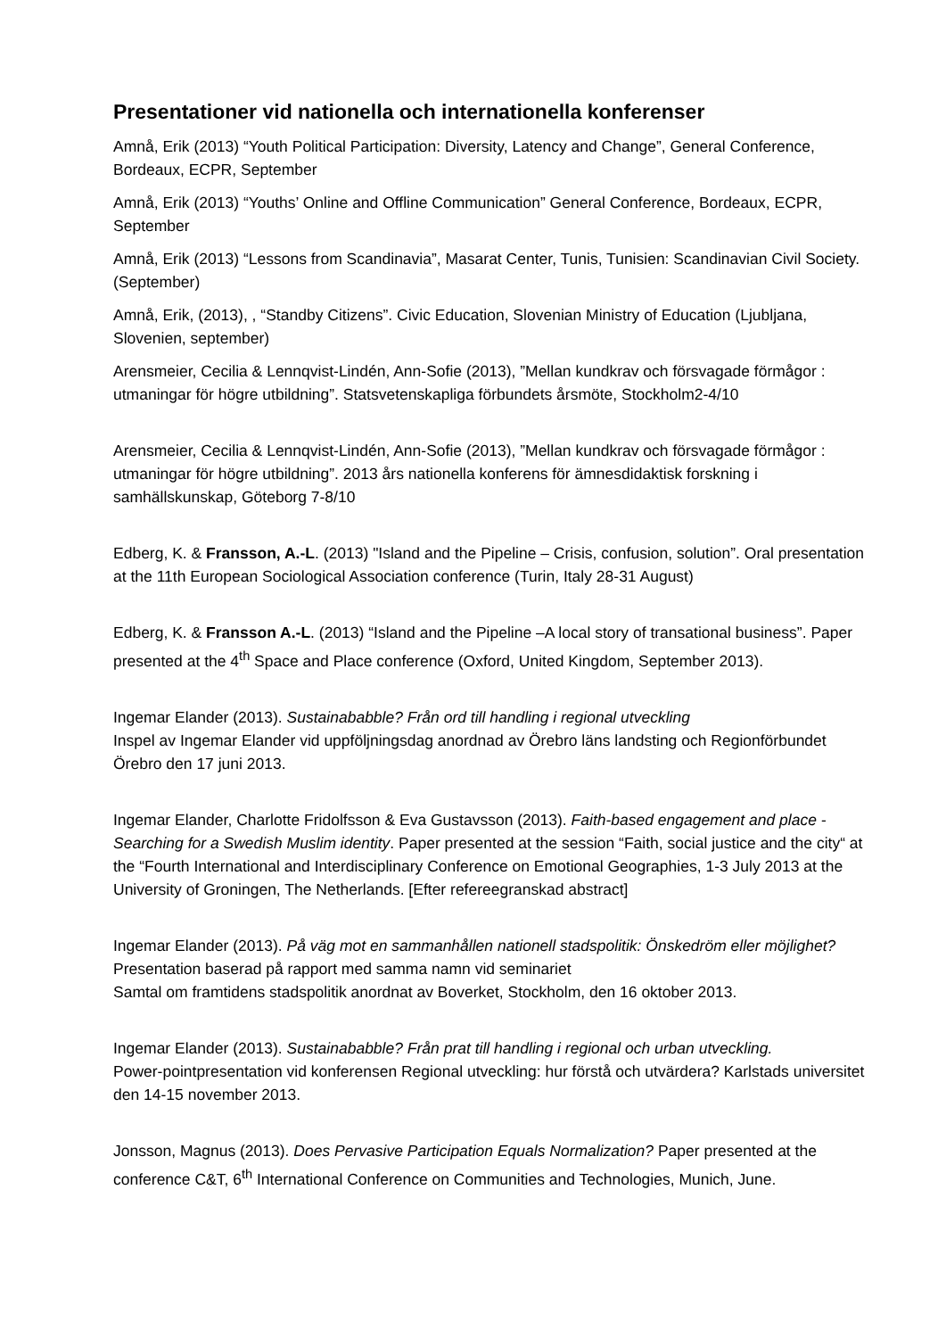Presentationer vid nationella och internationella konferenser
Amnå, Erik (2013) “Youth Political Participation: Diversity, Latency and Change”, General Conference, Bordeaux, ECPR, September
Amnå, Erik (2013) “Youths’ Online and Offline Communication” General Conference, Bordeaux, ECPR, September
Amnå, Erik (2013) “Lessons from Scandinavia”, Masarat Center, Tunis, Tunisien: Scandinavian Civil Society. (September)
Amnå, Erik, (2013), , “Standby Citizens”. Civic Education, Slovenian Ministry of Education (Ljubljana, Slovenien, september)
Arensmeier, Cecilia & Lennqvist-Lindén, Ann-Sofie (2013), ”Mellan kundkrav och försvagade förmågor : utmaningar för högre utbildning”. Statsvetenskapliga förbundets årsmöte, Stockholm2-4/10
Arensmeier, Cecilia & Lennqvist-Lindén, Ann-Sofie (2013), ”Mellan kundkrav och försvagade förmågor : utmaningar för högre utbildning”. 2013 års nationella konferens för ämnesdidaktisk forskning i samhällskunskap, Göteborg 7-8/10
Edberg, K. & Fransson, A.-L. (2013) "Island and the Pipeline – Crisis, confusion, solution”. Oral presentation at the 11th European Sociological Association conference (Turin, Italy 28-31 August)
Edberg, K. & Fransson A.-L. (2013) “Island and the Pipeline –A local story of transational business”. Paper presented at the 4<sup>th</sup> Space and Place conference (Oxford, United Kingdom, September 2013).
Ingemar Elander (2013). Sustainababble? Från ord till handling i regional utveckling
Inspel av Ingemar Elander vid uppföljningsdag anordnad av Örebro läns landsting och Regionförbundet Örebro den 17 juni 2013.
Ingemar Elander, Charlotte Fridolfsson & Eva Gustavsson (2013). Faith-based engagement and place - Searching for a Swedish Muslim identity. Paper presented at the session “Faith, social justice and the city“ at the “Fourth International and Interdisciplinary Conference on Emotional Geographies, 1-3 July 2013 at the University of Groningen, The Netherlands. [Efter refereegranskad abstract]
Ingemar Elander (2013). På väg mot en sammanhållen nationell stadspolitik: Önskedröm eller möjlighet? Presentation baserad på rapport med samma namn vid seminariet
Samtal om framtidens stadspolitik anordnat av Boverket, Stockholm, den 16 oktober 2013.
Ingemar Elander (2013). Sustainababble? Från prat till handling i regional och urban utveckling.
Power-pointpresentation vid konferensen Regional utveckling: hur förstå och utvärdera? Karlstads universitet den 14-15 november 2013.
Jonsson, Magnus (2013). Does Pervasive Participation Equals Normalization? Paper presented at the conference C&T, 6<sup>th</sup> International Conference on Communities and Technologies, Munich, June.